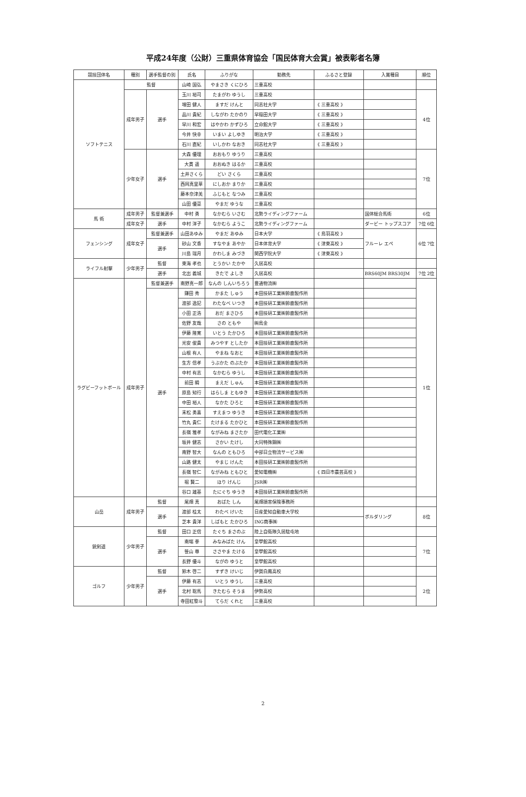平成24年度（公財）三重県体育協会「国民体育大会賞」被表彰者名簿
| 競技団体名 | 種別 | 選手監督の別 | 氏名 | ふりがな | 勤務先 | ふるさと登録 | 入賞種目 | 順位 |
| --- | --- | --- | --- | --- | --- | --- | --- | --- |
| ソフトテニス | 監督 | | 山崎 国弘 | やまさき くにひろ | 三重高校 | | | |
| | 成年男子 | 選手 | 玉川 裕司 | たまがわ ゆうし | 三重高校 | | | 4位 |
| | | | 増田 健人 | ますだ けんと | 同志社大学 | 《 三重高校 》 | | |
| | | | 品川 貴紀 | しながわ たかのり | 早稲田大学 | 《 三重高校 》 | | |
| | | | 早川 和宏 | はやかわ かずひろ | 立命館大学 | 《 三重高校 》 | | |
| | | | 今井 快幸 | いまい よしゆき | 明治大学 | 《 三重高校 》 | | |
| | | | 石川 直紀 | いしかわ なおき | 同志社大学 | 《 三重高校 》 | | |
| | 少年女子 | 選手 | 大森 優理 | おおもり ゆうり | 三重高校 | | | 7位 |
| | | | 大貫 遥 | おおぬき はるか | 三重高校 | | | |
| | | | 土井さくら | どい さくら | 三重高校 | | | |
| | | | 西岡真里華 | にしおか まりか | 三重高校 | | | |
| | | | 藤本奈津美 | ふじもと なつみ | 三重高校 | | | |
| | | | 山田 優菜 | やまだ ゆうな | 三重高校 | | | |
| 馬 術 | 成年男子 | 監督兼選手 | 中村 勇 | なかむら いさむ | 北勢ライディングファーム | | 国体総合馬術 | 6位 |
| | 成年女子 | 選手 | 中村 洋子 | なかむら ようこ | 北勢ライディングファーム | | ダービー トップスコア | 7位 6位 |
| フェンシング | 成年女子 | 監督兼選手 | 山田あゆみ | やまだ あゆみ | 日本大学 | 《 鳥羽高校 》 | フルーレ エペ | 6位 7位 |
| | | 選手 | 砂山 文香 | すなやま あやか | 日本体育大学 | 《 津東高校 》 | | |
| | | | 川島 瑞月 | かわしま みづき | 関西学院大学 | 《 津東高校 》 | | |
| ライフル射撃 | 少年男子 | 監督 | 東海 孝也 | とうかい たかや | 久居高校 | | | |
| | | 選手 | 北出 義城 | きたで よしき | 久居高校 | | BRS60JM BRS30JM | 7位 2位 |
| ラグビーフットボール | 成年男子 | 監督兼選手 | 南野真一郎 | なんの しんいちろう | 豊通物流㈱ | | | 1位 |
| | | 選手 | 鎌田 秀 | かまた しゅう | 本田技研工業㈱鈴鹿製作所 | | | |
| | | | 渡部 逸記 | わたなべ いつき | 本田技研工業㈱鈴鹿製作所 | | | |
| | | | 小田 正浩 | おだ まさひろ | 本田技研工業㈱鈴鹿製作所 | | | |
| | | | 佐野 友哉 | さの ともや | ㈱鳥金 | | | |
| | | | 伊藤 隆寛 | いとう たかひろ | 本田技研工業㈱鈴鹿製作所 | | | |
| | | | 光安 俊貴 | みつやす としたか | 本田技研工業㈱鈴鹿製作所 | | | |
| | | | 山根 有人 | やまね なおと | 本田技研工業㈱鈴鹿製作所 | | | |
| | | | 生方 信孝 | うぶかた のぶたか | 本田技研工業㈱鈴鹿製作所 | | | |
| | | | 中村 有志 | なかむら ゆうし | 本田技研工業㈱鈴鹿製作所 | | | |
| | | | 前田 瞬 | まえだ しゅん | 本田技研工業㈱鈴鹿製作所 | | | |
| | | | 原島 知行 | はらしま ともゆき | 本田技研工業㈱鈴鹿製作所 | | | |
| | | | 中田 裕人 | なかた ひろと | 本田技研工業㈱鈴鹿製作所 | | | |
| | | | 末松 勇喜 | すえまつ ゆうき | 本田技研工業㈱鈴鹿製作所 | | | |
| | | | 竹丸 貴仁 | たけまる たかひと | 本田技研工業㈱鈴鹿製作所 | | | |
| | | | 長嶺 雅孝 | ながみね まさたか | 田代電化工業㈱ | | | |
| | | | 坂井 健志 | さかい たけし | 大同特殊鋼㈱ | | | |
| | | | 南野 智大 | なんの ともひろ | 中部日立物流サービス㈱ | | | |
| | | | 山路 健太 | やまじ けんた | 本田技研工業㈱鈴鹿製作所 | | | |
| | | | 長嶺 智仁 | ながみね ともひと | 愛知電機㈱ | 《 四日市農芸高校 》 | | |
| | | | 堀 賢二 | ほり けんじ | JSR㈱ | | | |
| | | | 谷口 雄基 | たにぐち ゆうき | 本田技研工業㈱鈴鹿製作所 | | | |
| 山岳 | 成年男子 | 監督 | 尾畑 真 | おばた しん | 尾畑損害保険事務所 | | | |
| | | 選手 | 渡部 桂太 | わたべ けいた | 日産愛知自動車大学校 | | ボルダリング | 8位 |
| | | | 芝本 貴洋 | しばもと たかひろ | ING商事㈱ | | | |
| 銃剣道 | 少年男子 | 監督 | 田口 正信 | たぐち まさのぶ | 陸上自衛隊久居駐屯地 | | | |
| | | 選手 | 南端 拳 | みなみばた けん | 皇學館高校 | | | 7位 |
| | | | 笹山 尊 | ささやま たける | 皇學館高校 | | | |
| | | | 長野 優斗 | ながの ゆうと | 皇學館高校 | | | |
| ゴルフ | 少年男子 | 監督 | 鈴木 啓二 | すずき けいじ | 伊賀白鳳高校 | | | |
| | | 選手 | 伊藤 有志 | いとう ゆうし | 三重高校 | | | 2位 |
| | | | 北村 聡馬 | きたむら そうま | 伊勢高校 | | | |
| | | | 寺田紅黎斗 | てらだ くれと | 三重高校 | | | |
2